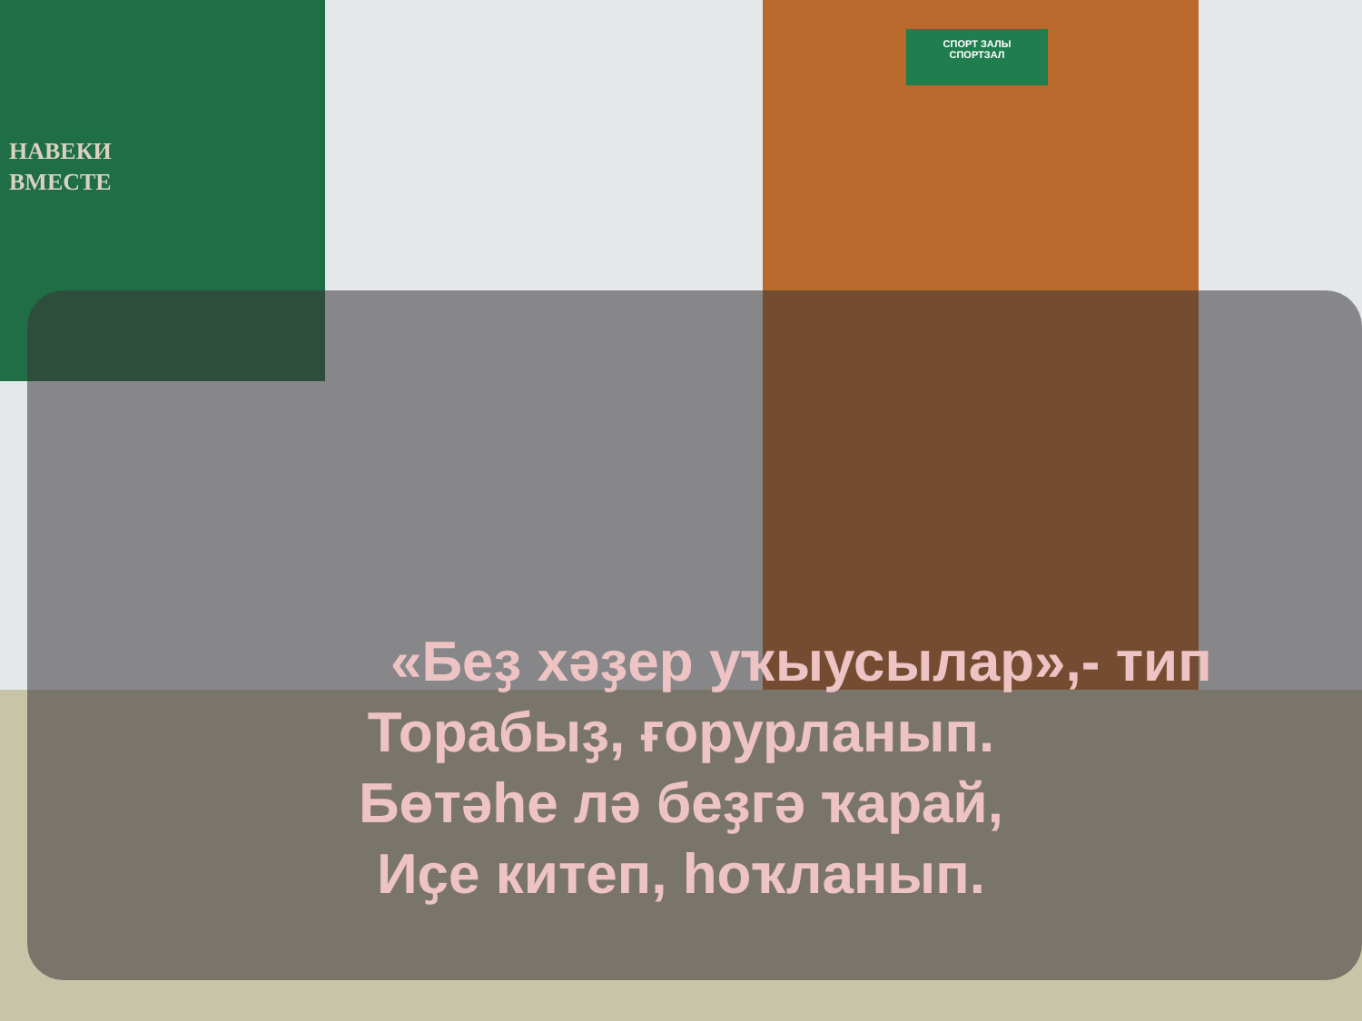СПОРТ ЗАЛЫ
СПОРТЗАЛ
НАВЕКИ
ВМЕСТЕ
«Беҙ хәҙер уҡыусылар»,- тип
Торабыҙ, ғорурланып.
Бөтәһе лә беҙгә ҡарай,
Иҫе китеп, һоҡланып.